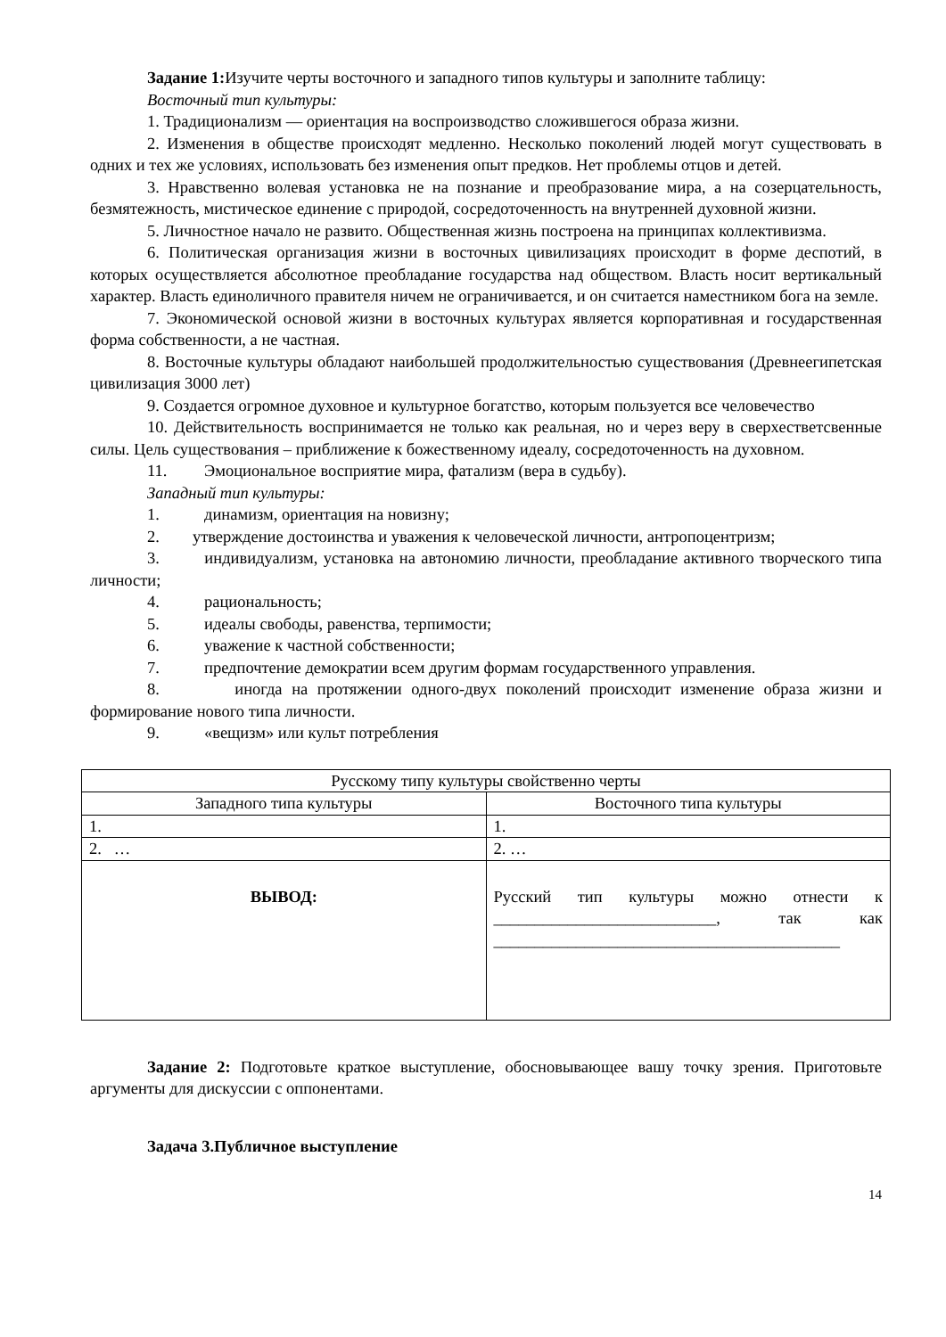Задание 1: Изучите черты восточного и западного типов культуры и заполните таблицу:
Восточный тип культуры:
1. Традиционализм — ориентация на воспроизводство сложившегося образа жизни.
2. Изменения в обществе происходят медленно. Несколько поколений людей могут существовать в одних и тех же условиях, использовать без изменения опыт предков. Нет проблемы отцов и детей.
3. Нравственно волевая установка не на познание и преобразование мира, а на созерцательность, безмятежность, мистическое единение с природой, сосредоточенность на внутренней духовной жизни.
5. Личностное начало не развито. Общественная жизнь построена на принципах коллективизма.
6. Политическая организация жизни в восточных цивилизациях происходит в форме деспотий, в которых осуществляется абсолютное преобладание государства над обществом. Власть носит вертикальный характер. Власть единоличного правителя ничем не ограничивается, и он считается наместником бога на земле.
7. Экономической основой жизни в восточных культурах является корпоративная и государственная форма собственности, а не частная.
8. Восточные культуры обладают наибольшей продолжительностью существования (Древнеегипетская цивилизация 3000 лет)
9. Создается огромное духовное и культурное богатство, которым пользуется все человечество
10. Действительность воспринимается не только как реальная, но и через веру в сверхестветсвенные силы. Цель существования – приближение к божественному идеалу, сосредоточенность на духовном.
11. Эмоциональное восприятие мира, фатализм (вера в судьбу).
Западный тип культуры:
1. динамизм, ориентация на новизну;
2. утверждение достоинства и уважения к человеческой личности, антропоцентризм;
3. индивидуализм, установка на автономию личности, преобладание активного творческого типа личности;
4. рациональность;
5. идеалы свободы, равенства, терпимости;
6. уважение к частной собственности;
7. предпочтение демократии всем другим формам государственного управления.
8. иногда на протяжении одного-двух поколений происходит изменение образа жизни и формирование нового типа личности.
9. «вещизм» или культ потребления
| Русскому типу культуры свойственно черты | |
| Западного типа культуры | Восточного типа культуры |
| 1. | 1. |
| 2. … | 2. … |
| ВЫВОД: | Русский тип культуры можно отнести к ___________________________, так как __________________________________________ |
Задание 2: Подготовьте краткое выступление, обосновывающее вашу точку зрения. Приготовьте аргументы для дискуссии с оппонентами.
Задача 3.Публичное выступление
14